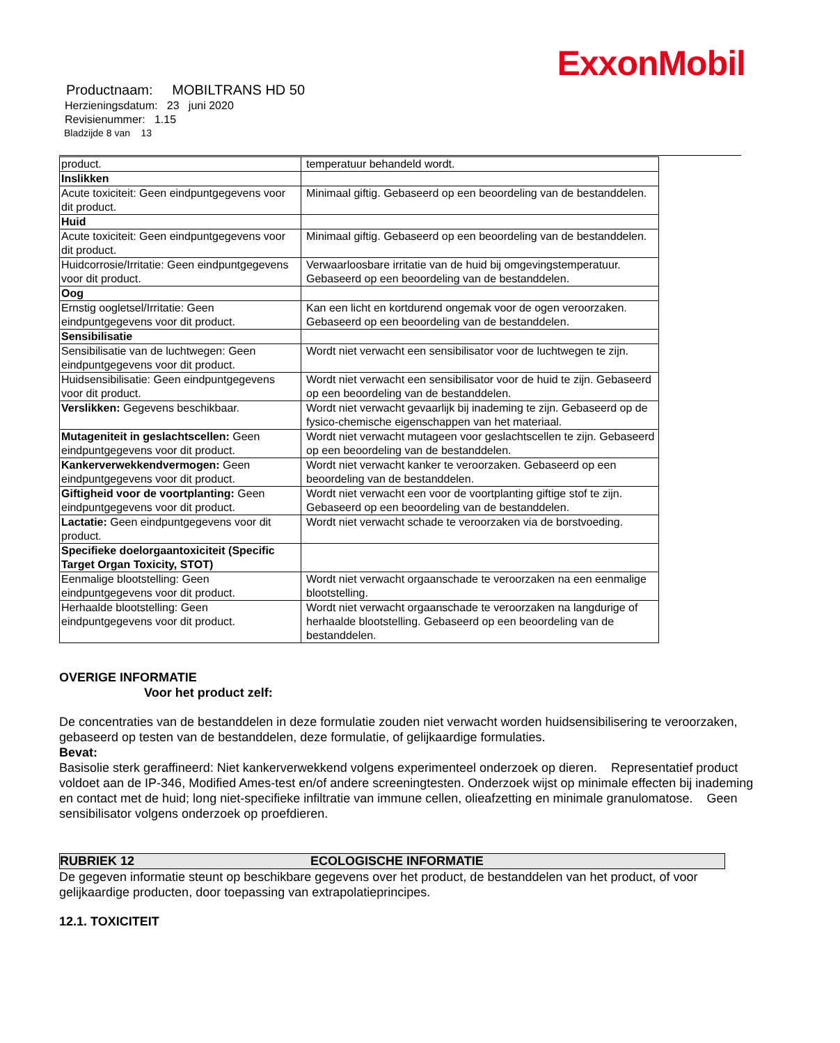ExxonMobil
Productnaam: MOBILTRANS HD 50
Herzieningsdatum: 23 juni 2020
Revisienummer: 1.15
Bladzijde 8 van 13
| product. | temperatuur behandeld wordt. |
| Inslikken | |
| Acute toxiciteit: Geen eindpuntgegevens voor dit product. | Minimaal giftig. Gebaseerd op een beoordeling van de bestanddelen. |
| Huid | |
| Acute toxiciteit: Geen eindpuntgegevens voor dit product. | Minimaal giftig. Gebaseerd op een beoordeling van de bestanddelen. |
| Huidcorrosie/Irritatie: Geen eindpuntgegevens voor dit product. | Verwaarloosbare irritatie van de huid bij omgevingstemperatuur. Gebaseerd op een beoordeling van de bestanddelen. |
| Oog | |
| Ernstig oogletsel/Irritatie: Geen eindpuntgegevens voor dit product. | Kan een licht en kortdurend ongemak voor de ogen veroorzaken. Gebaseerd op een beoordeling van de bestanddelen. |
| Sensibilisatie | |
| Sensibilisatie van de luchtwegen: Geen eindpuntgegevens voor dit product. | Wordt niet verwacht een sensibilisator voor de luchtwegen te zijn. |
| Huidsensibilisatie: Geen eindpuntgegevens voor dit product. | Wordt niet verwacht een sensibilisator voor de huid te zijn. Gebaseerd op een beoordeling van de bestanddelen. |
| Verslikken: Gegevens beschikbaar. | Wordt niet verwacht gevaarlijk bij inademing te zijn. Gebaseerd op de fysico-chemische eigenschappen van het materiaal. |
| Mutageniteit in geslachtscellen: Geen eindpuntgegevens voor dit product. | Wordt niet verwacht mutageen voor geslachtscellen te zijn. Gebaseerd op een beoordeling van de bestanddelen. |
| Kankerverwekkendvermogen: Geen eindpuntgegevens voor dit product. | Wordt niet verwacht kanker te veroorzaken. Gebaseerd op een beoordeling van de bestanddelen. |
| Giftigheid voor de voortplanting: Geen eindpuntgegevens voor dit product. | Wordt niet verwacht een voor de voortplanting giftige stof te zijn. Gebaseerd op een beoordeling van de bestanddelen. |
| Lactatie: Geen eindpuntgegevens voor dit product. | Wordt niet verwacht schade te veroorzaken via de borstvoeding. |
| Specifieke doelorgaantoxiciteit (Specific Target Organ Toxicity, STOT) | |
| Eenmalige blootstelling: Geen eindpuntgegevens voor dit product. | Wordt niet verwacht orgaanschade te veroorzaken na een eenmalige blootstelling. |
| Herhaalde blootstelling: Geen eindpuntgegevens voor dit product. | Wordt niet verwacht orgaanschade te veroorzaken na langdurige of herhaalde blootstelling. Gebaseerd op een beoordeling van de bestanddelen. |
OVERIGE INFORMATIE
Voor het product zelf:
De concentraties van de bestanddelen in deze formulatie zouden niet verwacht worden huidsensibilisering te veroorzaken, gebaseerd op testen van de bestanddelen, deze formulatie, of gelijkaardige formulaties.
Bevat:
Basisolie sterk geraffineerd: Niet kankerverwekkend volgens experimenteel onderzoek op dieren. Representatief product voldoet aan de IP-346, Modified Ames-test en/of andere screeningtesten. Onderzoek wijst op minimale effecten bij inademing en contact met de huid; long niet-specifieke infiltratie van immune cellen, olieafzetting en minimale granulomatose. Geen sensibilisator volgens onderzoek op proefdieren.
RUBRIEK 12 ECOLOGISCHE INFORMATIE
De gegeven informatie steunt op beschikbare gegevens over het product, de bestanddelen van het product, of voor gelijkaardige producten, door toepassing van extrapolatieprincipes.
12.1. TOXICITEIT